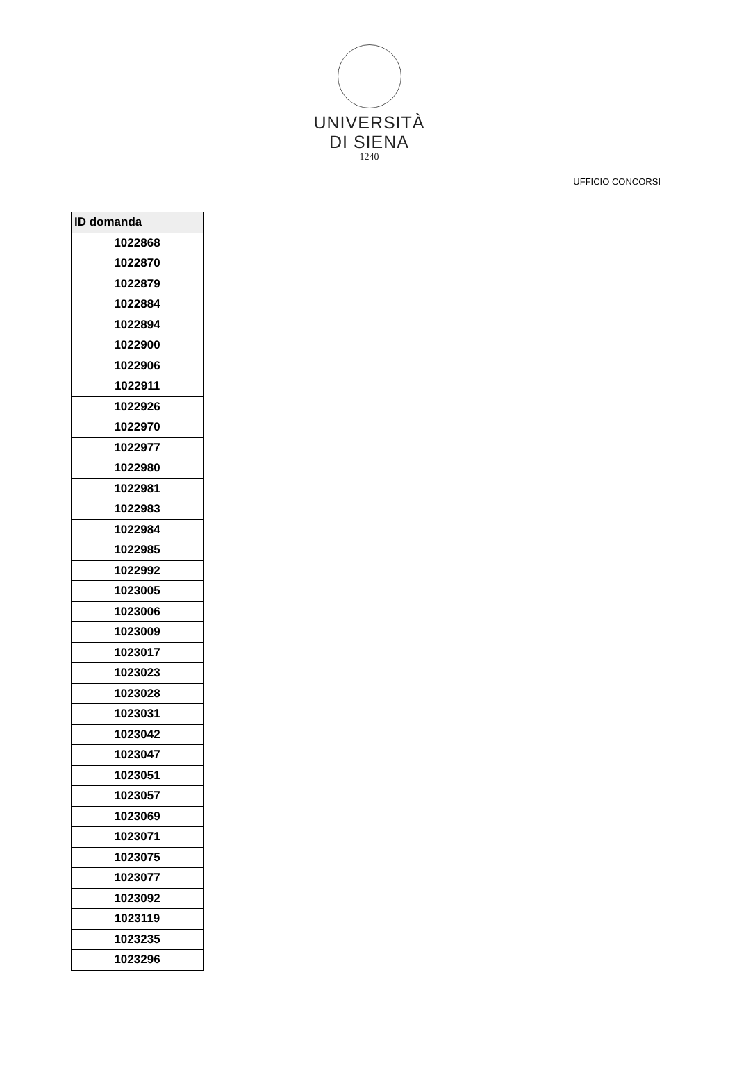UNIVERSITÀ
DI SIENA
1240
UFFICIO CONCORSI
| ID domanda |
| --- |
| 1022868 |
| 1022870 |
| 1022879 |
| 1022884 |
| 1022894 |
| 1022900 |
| 1022906 |
| 1022911 |
| 1022926 |
| 1022970 |
| 1022977 |
| 1022980 |
| 1022981 |
| 1022983 |
| 1022984 |
| 1022985 |
| 1022992 |
| 1023005 |
| 1023006 |
| 1023009 |
| 1023017 |
| 1023023 |
| 1023028 |
| 1023031 |
| 1023042 |
| 1023047 |
| 1023051 |
| 1023057 |
| 1023069 |
| 1023071 |
| 1023075 |
| 1023077 |
| 1023092 |
| 1023119 |
| 1023235 |
| 1023296 |